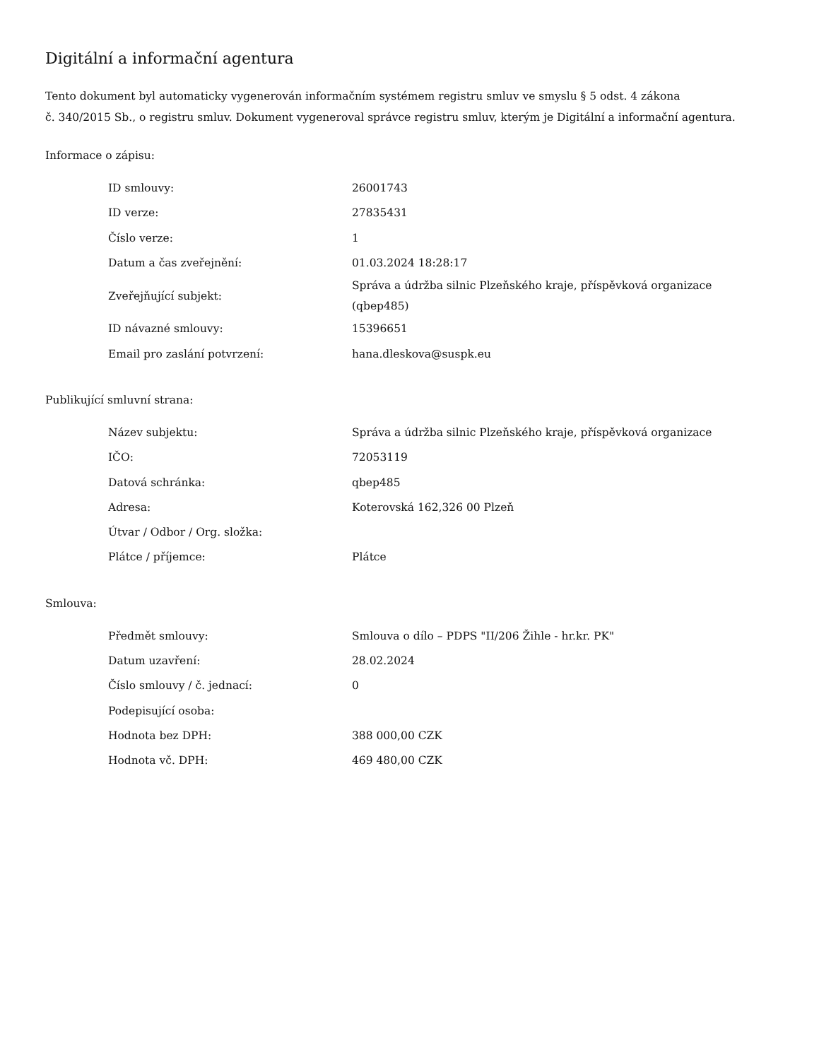Digitální a informační agentura
Tento dokument byl automaticky vygenerován informačním systémem registru smluv ve smyslu § 5 odst. 4 zákona
č. 340/2015 Sb., o registru smluv. Dokument vygeneroval správce registru smluv, kterým je Digitální a informační agentura.
Informace o zápisu:
| ID smlouvy: | 26001743 |
| ID verze: | 27835431 |
| Číslo verze: | 1 |
| Datum a čas zveřejnění: | 01.03.2024 18:28:17 |
| Zveřejňující subjekt: | Správa a údržba silnic Plzeňského kraje, příspěvková organizace (qbep485) |
| ID návazné smlouvy: | 15396651 |
| Email pro zaslání potvrzení: | hana.dleskova@suspk.eu |
Publikující smluvní strana:
| Název subjektu: | Správa a údržba silnic Plzeňského kraje, příspěvková organizace |
| IČO: | 72053119 |
| Datová schránka: | qbep485 |
| Adresa: | Koterovská 162,326 00 Plzeň |
| Útvar / Odbor / Org. složka: | |
| Plátce / příjemce: | Plátce |
Smlouva:
| Předmět smlouvy: | Smlouva o dílo – PDPS "II/206 Žihle - hr.kr. PK" |
| Datum uzavření: | 28.02.2024 |
| Číslo smlouvy / č. jednací: | 0 |
| Podepisující osoba: | |
| Hodnota bez DPH: | 388 000,00 CZK |
| Hodnota vč. DPH: | 469 480,00 CZK |